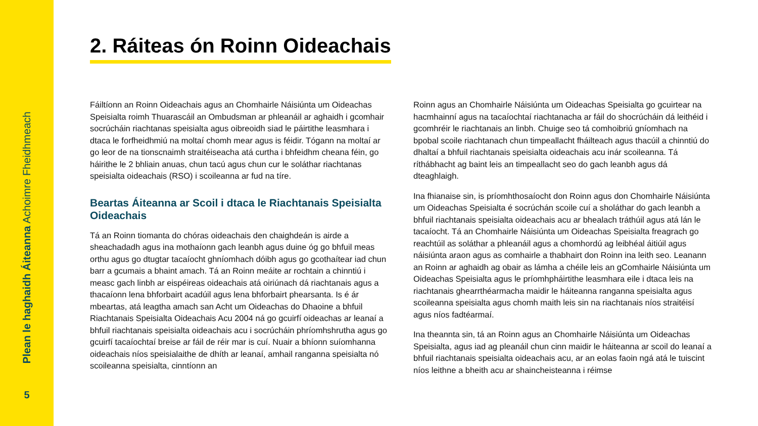Plean le haghaidh Áiteanna Achoimre Fheidhmeach
5
2. Ráiteas ón Roinn Oideachais
Fáiltíonn an Roinn Oideachais agus an Chomhairle Náisiúnta um Oideachas Speisialta roimh Thuarascáil an Ombudsman ar phleanáil ar aghaidh i gcomhair socrúcháin riachtanas speisialta agus oibreoidh siad le páirtithe leasmhara i dtaca le forfheidhmiú na moltaí chomh mear agus is féidir. Tógann na moltaí ar go leor de na tionscnaimh straitéiseacha atá curtha i bhfeidhm cheana féin, go háirithe le 2 bhliain anuas, chun tacú agus chun cur le soláthar riachtanas speisialta oideachais (RSO) i scoileanna ar fud na tíre.
Beartas Áiteanna ar Scoil i dtaca le Riachtanais Speisialta Oideachais
Tá an Roinn tiomanta do chóras oideachais den chaighdeán is airde a sheachadadh agus ina mothaíonn gach leanbh agus duine óg go bhfuil meas orthu agus go dtugtar tacaíocht ghníomhach dóibh agus go gcothaítear iad chun barr a gcumais a bhaint amach. Tá an Roinn meáite ar rochtain a chinntiú i measc gach linbh ar eispéireas oideachais atá oiriúnach dá riachtanais agus a thacaíonn lena bhforbairt acadúil agus lena bhforbairt phearsanta. Is é ár mbeartas, atá leagtha amach san Acht um Oideachas do Dhaoine a bhfuil Riachtanais Speisialta Oideachais Acu 2004 ná go gcuirfí oideachas ar leanaí a bhfuil riachtanais speisialta oideachais acu i socrúcháin phríomhshrutha agus go gcuirfí tacaíochtaí breise ar fáil de réir mar is cuí. Nuair a bhíonn suíomhanna oideachais níos speisialaithe de dhíth ar leanaí, amhail ranganna speisialta nó scoileanna speisialta, cinntíonn an
Roinn agus an Chomhairle Náisiúnta um Oideachas Speisialta go gcuirtear na hacmhainní agus na tacaíochtaí riachtanacha ar fáil do shocrúcháin dá leithéid i gcomhréir le riachtanais an linbh. Chuige seo tá comhoibriú gníomhach na bpobal scoile riachtanach chun timpeallacht fháilteach agus thacúil a chinntiú do dhaltaí a bhfuil riachtanais speisialta oideachais acu inár scoileanna. Tá ríthábhacht ag baint leis an timpeallacht seo do gach leanbh agus dá dteaghlaigh.
Ina fhianaise sin, is príomhthosaíocht don Roinn agus don Chomhairle Náisiúnta um Oideachas Speisialta é socrúchán scoile cuí a sholáthar do gach leanbh a bhfuil riachtanais speisialta oideachais acu ar bhealach tráthúil agus atá lán le tacaíocht. Tá an Chomhairle Náisiúnta um Oideachas Speisialta freagrach go reachtúil as soláthar a phleanáil agus a chomhordú ag leibhéal áitiúil agus náisiúnta araon agus as comhairle a thabhairt don Roinn ina leith seo. Leanann an Roinn ar aghaidh ag obair as lámha a chéile leis an gComhairle Náisiúnta um Oideachas Speisialta agus le príomhpháirtithe leasmhara eile i dtaca leis na riachtanais ghearrthéarmacha maidir le háiteanna ranganna speisialta agus scoileanna speisialta agus chomh maith leis sin na riachtanais níos straitéisí agus níos fadtéarmaí.
Ina theannta sin, tá an Roinn agus an Chomhairle Náisiúnta um Oideachas Speisialta, agus iad ag pleanáil chun cinn maidir le háiteanna ar scoil do leanaí a bhfuil riachtanais speisialta oideachais acu, ar an eolas faoin ngá atá le tuiscint níos leithne a bheith acu ar shaincheisteanna i réimse